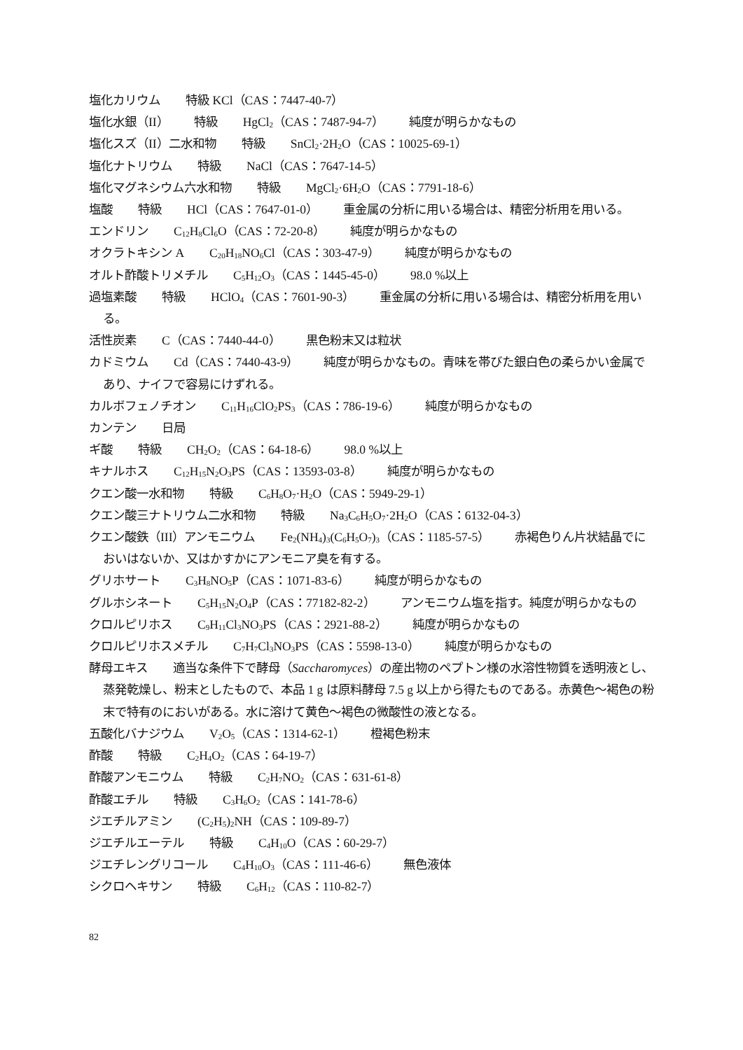塩化カリウム 特級 KCl（CAS：7447-40-7）
塩化水銀（II） 特級 HgCl<sub>2</sub>（CAS：7487-94-7） 純度が明らかなもの
塩化スズ（II）二水和物 特級 SnCl<sub>2</sub>·2H<sub>2</sub>O（CAS：10025-69-1）
塩化ナトリウム 特級 NaCl（CAS：7647-14-5）
塩化マグネシウム六水和物 特級 MgCl<sub>2</sub>·6H<sub>2</sub>O（CAS：7791-18-6）
塩酸 特級 HCl（CAS：7647-01-0） 重金属の分析に用いる場合は、精密分析用を用いる。
エンドリン C<sub>12</sub>H<sub>8</sub>Cl<sub>6</sub>O（CAS：72-20-8） 純度が明らかなもの
オクラトキシン A C<sub>20</sub>H<sub>18</sub>NO<sub>6</sub>Cl（CAS：303-47-9） 純度が明らかなもの
オルト酢酸トリメチル C<sub>5</sub>H<sub>12</sub>O<sub>3</sub>（CAS：1445-45-0） 98.0 %以上
過塩素酸 特級 HClO<sub>4</sub>（CAS：7601-90-3） 重金属の分析に用いる場合は、精密分析用を用いる。
活性炭素 C（CAS：7440-44-0） 黒色粉末又は粒状
カドミウム Cd（CAS：7440-43-9） 純度が明らかなもの。青味を帯びた銀白色の柔らかい金属であり、ナイフで容易にけずれる。
カルボフェノチオン C<sub>11</sub>H<sub>16</sub>ClO<sub>2</sub>PS<sub>3</sub>（CAS：786-19-6） 純度が明らかなもの
カンテン 日局
ギ酸 特級 CH<sub>2</sub>O<sub>2</sub>（CAS：64-18-6） 98.0 %以上
キナルホス C<sub>12</sub>H<sub>15</sub>N<sub>2</sub>O<sub>3</sub>PS（CAS：13593-03-8） 純度が明らかなもの
クエン酸一水和物 特級 C<sub>6</sub>H<sub>8</sub>O<sub>7</sub>·H<sub>2</sub>O（CAS：5949-29-1）
クエン酸三ナトリウム二水和物 特級 Na<sub>3</sub>C<sub>6</sub>H<sub>5</sub>O<sub>7</sub>·2H<sub>2</sub>O（CAS：6132-04-3）
クエン酸鉄（III）アンモニウム Fe<sub>2</sub>(NH<sub>4</sub>)<sub>3</sub>(C<sub>6</sub>H<sub>5</sub>O<sub>7</sub>)<sub>3</sub>（CAS：1185-57-5） 赤褐色りん片状結晶でにおいはないか、又はかすかにアンモニア臭を有する。
グリホサート C<sub>3</sub>H<sub>8</sub>NO<sub>5</sub>P（CAS：1071-83-6） 純度が明らかなもの
グルホシネート C<sub>5</sub>H<sub>15</sub>N<sub>2</sub>O<sub>4</sub>P（CAS：77182-82-2） アンモニウム塩を指す。純度が明らかなもの
クロルピリホス C<sub>9</sub>H<sub>11</sub>Cl<sub>3</sub>NO<sub>3</sub>PS（CAS：2921-88-2） 純度が明らかなもの
クロルピリホスメチル C<sub>7</sub>H<sub>7</sub>Cl<sub>3</sub>NO<sub>3</sub>PS（CAS：5598-13-0） 純度が明らかなもの
酵母エキス 適当な条件下で酵母（Saccharomyces）の産出物のペプトン様の水溶性物質を透明液とし、蒸発乾燥し、粉末としたもので、本品 1 g は原料酵母 7.5 g 以上から得たものである。赤黄色～褐色の粉末で特有のにおいがある。水に溶けて黄色～褐色の微酸性の液となる。
五酸化バナジウム V<sub>2</sub>O<sub>5</sub>（CAS：1314-62-1） 橙褐色粉末
酢酸 特級 C<sub>2</sub>H<sub>4</sub>O<sub>2</sub>（CAS：64-19-7）
酢酸アンモニウム 特級 C<sub>2</sub>H<sub>7</sub>NO<sub>2</sub>（CAS：631-61-8）
酢酸エチル 特級 C<sub>3</sub>H<sub>6</sub>O<sub>2</sub>（CAS：141-78-6）
ジエチルアミン (C<sub>2</sub>H<sub>5</sub>)<sub>2</sub>NH（CAS：109-89-7）
ジエチルエーテル 特級 C<sub>4</sub>H<sub>10</sub>O（CAS：60-29-7）
ジエチレングリコール C<sub>4</sub>H<sub>10</sub>O<sub>3</sub>（CAS：111-46-6） 無色液体
シクロヘキサン 特級 C<sub>6</sub>H<sub>12</sub>（CAS：110-82-7）
82